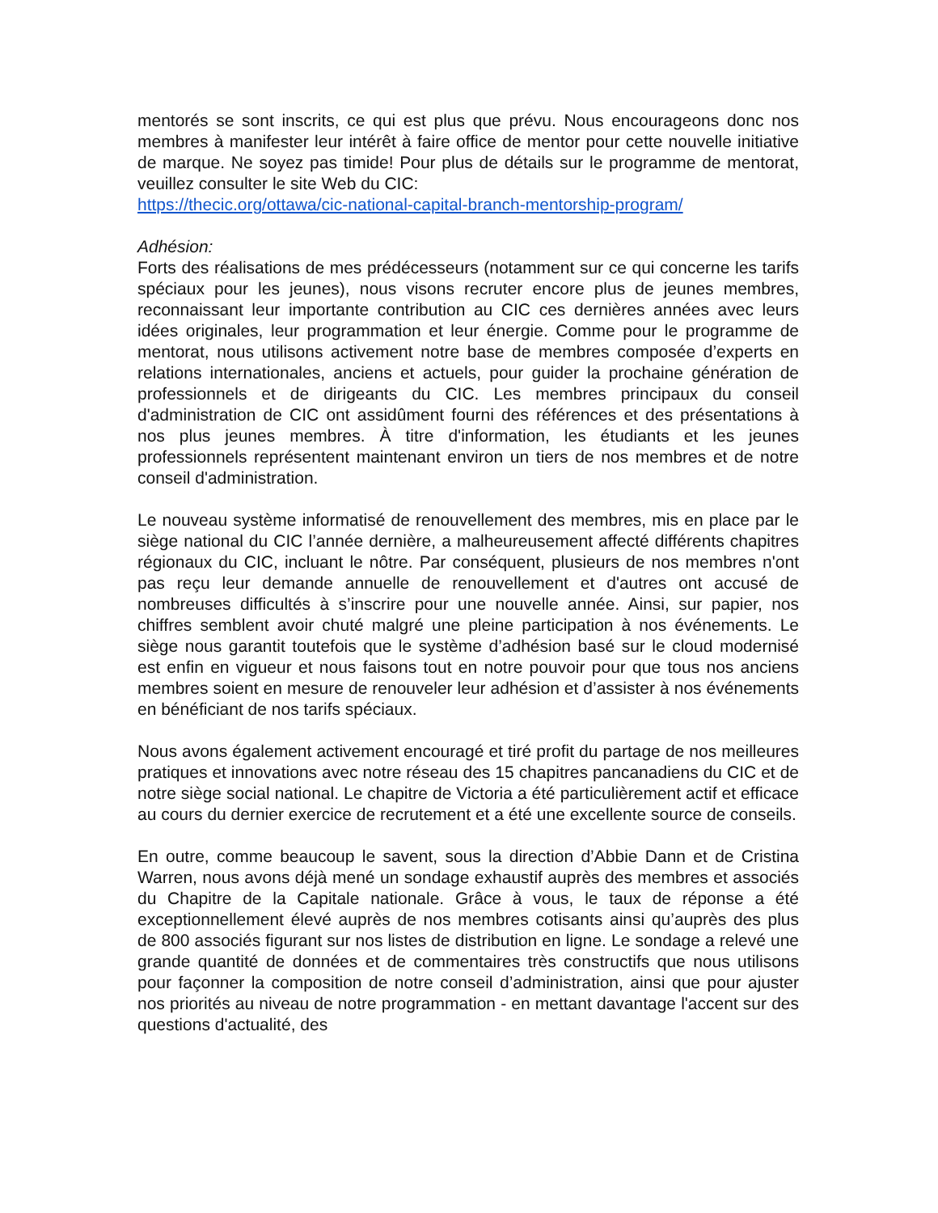mentorés se sont inscrits, ce qui est plus que prévu. Nous encourageons donc nos membres à manifester leur intérêt à faire office de mentor pour cette nouvelle initiative de marque. Ne soyez pas timide! Pour plus de détails sur le programme de mentorat, veuillez consulter le site Web du CIC:
https://thecic.org/ottawa/cic-national-capital-branch-mentorship-program/
Adhésion:
Forts des réalisations de mes prédécesseurs (notamment sur ce qui concerne les tarifs spéciaux pour les jeunes), nous visons recruter encore plus de jeunes membres, reconnaissant leur importante contribution au CIC ces dernières années avec leurs idées originales, leur programmation et leur énergie. Comme pour le programme de mentorat, nous utilisons activement notre base de membres composée d’experts en relations internationales, anciens et actuels, pour guider la prochaine génération de professionnels et de dirigeants du CIC. Les membres principaux du conseil d'administration de CIC ont assidûment fourni des références et des présentations à nos plus jeunes membres. À titre d'information, les étudiants et les jeunes professionnels représentent maintenant environ un tiers de nos membres et de notre conseil d'administration.
Le nouveau système informatisé de renouvellement des membres, mis en place par le siège national du CIC l’année dernière, a malheureusement affecté différents chapitres régionaux du CIC, incluant le nôtre. Par conséquent, plusieurs de nos membres n'ont pas reçu leur demande annuelle de renouvellement et d'autres ont accusé de nombreuses difficultés à s’inscrire pour une nouvelle année. Ainsi, sur papier, nos chiffres semblent avoir chuté malgré une pleine participation à nos événements. Le siège nous garantit toutefois que le système d’adhésion basé sur le cloud modernisé est enfin en vigueur et nous faisons tout en notre pouvoir pour que tous nos anciens membres soient en mesure de renouveler leur adhésion et d’assister à nos événements en bénéficiant de nos tarifs spéciaux.
Nous avons également activement encouragé et tiré profit du partage de nos meilleures pratiques et innovations avec notre réseau des 15 chapitres pancanadiens du CIC et de notre siège social national. Le chapitre de Victoria a été particulièrement actif et efficace au cours du dernier exercice de recrutement et a été une excellente source de conseils.
En outre, comme beaucoup le savent, sous la direction d’Abbie Dann et de Cristina Warren, nous avons déjà mené un sondage exhaustif auprès des membres et associés du Chapitre de la Capitale nationale. Grâce à vous, le taux de réponse a été exceptionnellement élevé auprès de nos membres cotisants ainsi qu’auprès des plus de 800 associés figurant sur nos listes de distribution en ligne. Le sondage a relevé une grande quantité de données et de commentaires très constructifs que nous utilisons pour façonner la composition de notre conseil d’administration, ainsi que pour ajuster nos priorités au niveau de notre programmation - en mettant davantage l'accent sur des questions d'actualité, des